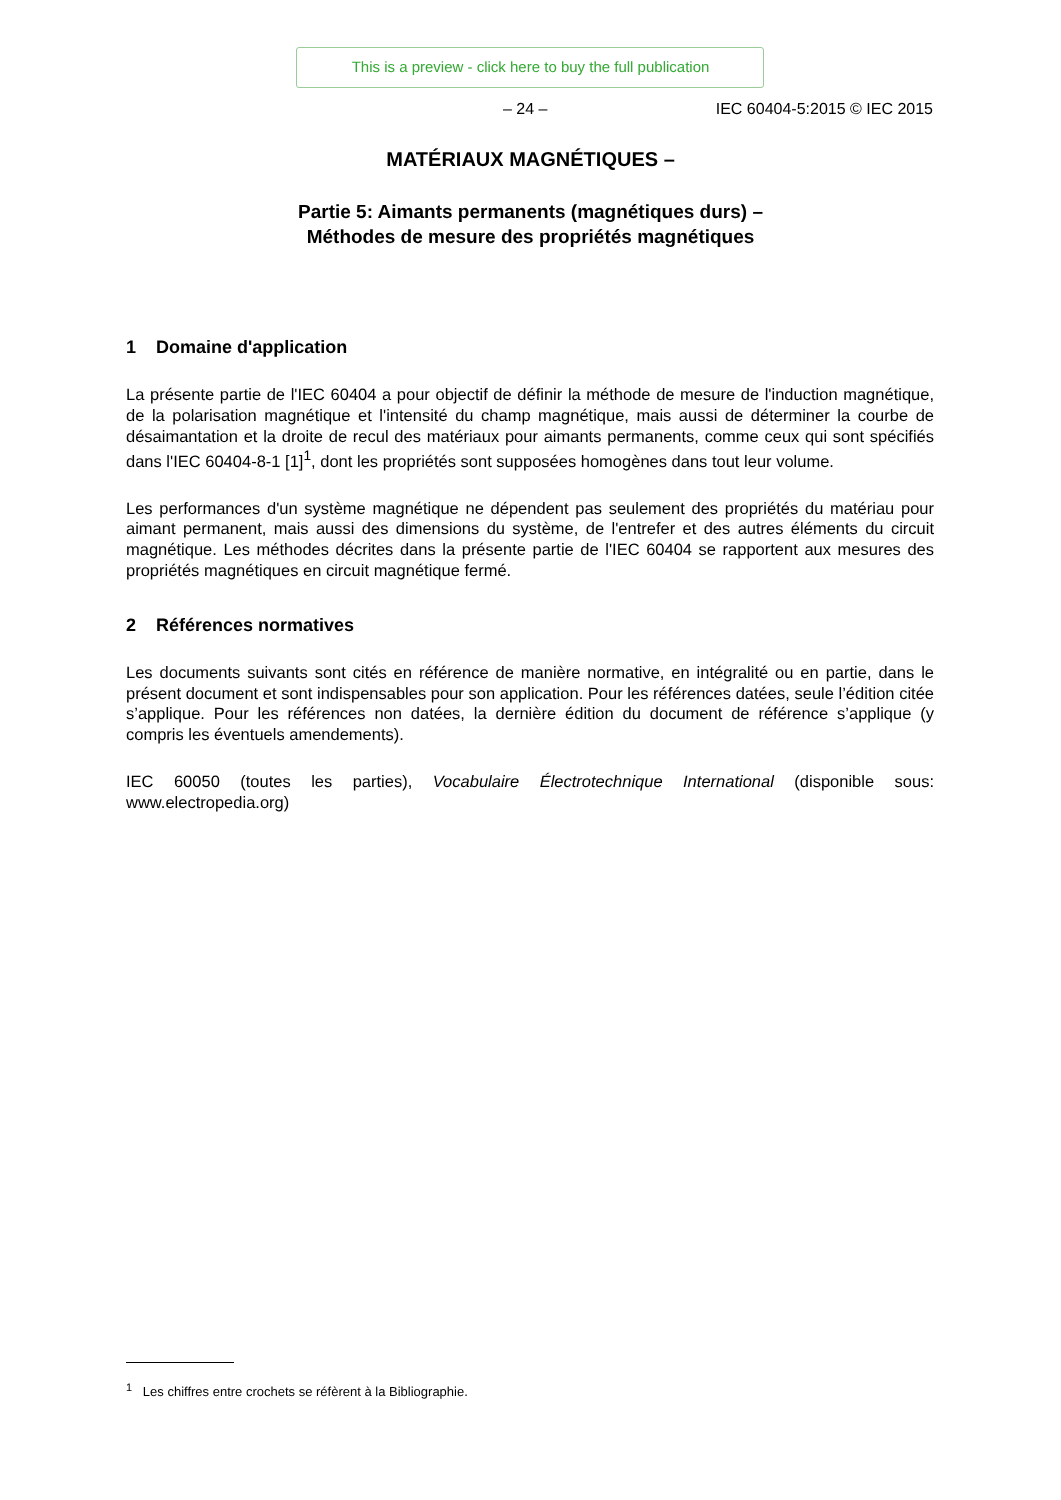This is a preview - click here to buy the full publication
– 24 – IEC 60404-5:2015 © IEC 2015
MATÉRIAUX MAGNÉTIQUES –
Partie 5: Aimants permanents (magnétiques durs) –
Méthodes de mesure des propriétés magnétiques
1 Domaine d'application
La présente partie de l'IEC 60404 a pour objectif de définir la méthode de mesure de l'induction magnétique, de la polarisation magnétique et l'intensité du champ magnétique, mais aussi de déterminer la courbe de désaimantation et la droite de recul des matériaux pour aimants permanents, comme ceux qui sont spécifiés dans l'IEC 60404-8-1 [1]<sup>1</sup>, dont les propriétés sont supposées homogènes dans tout leur volume.
Les performances d'un système magnétique ne dépendent pas seulement des propriétés du matériau pour aimant permanent, mais aussi des dimensions du système, de l'entrefer et des autres éléments du circuit magnétique. Les méthodes décrites dans la présente partie de l'IEC 60404 se rapportent aux mesures des propriétés magnétiques en circuit magnétique fermé.
2 Références normatives
Les documents suivants sont cités en référence de manière normative, en intégralité ou en partie, dans le présent document et sont indispensables pour son application. Pour les références datées, seule l’édition citée s’applique. Pour les références non datées, la dernière édition du document de référence s’applique (y compris les éventuels amendements).
IEC 60050 (toutes les parties), Vocabulaire Électrotechnique International (disponible sous: www.electropedia.org)
<sup>1</sup> Les chiffres entre crochets se réfèrent à la Bibliographie.